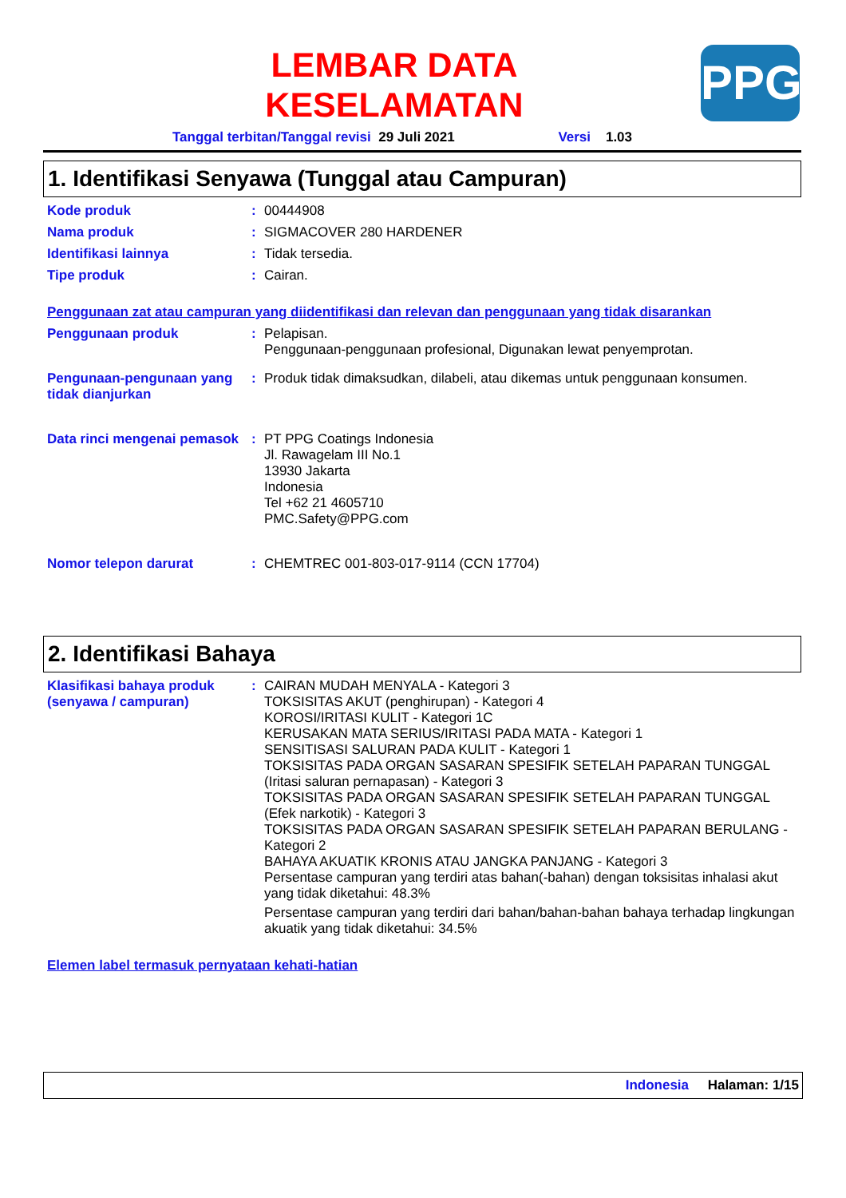LEMBAR DATA
KESELAMATAN
PPG
Tanggal terbitan/Tanggal revisi 29 Juli 2021 Versi 1.03
1. Identifikasi Senyawa (Tunggal atau Campuran)
Kode produk : 00444908
Nama produk : SIGMACOVER 280 HARDENER
Identifikasi lainnya : Tidak tersedia.
Tipe produk : Cairan.
Penggunaan zat atau campuran yang diidentifikasi dan relevan dan penggunaan yang tidak disarankan
Penggunaan produk : Pelapisan.
Penggunaan-penggunaan profesional, Digunakan lewat penyemprotan.
Pengunaan-pengunaan yang tidak dianjurkan
: Produk tidak dimaksudkan, dilabeli, atau dikemas untuk penggunaan konsumen.
Data rinci mengenai pemasok
: PT PPG Coatings Indonesia
Jl. Rawagelam III No.1
13930 Jakarta
Indonesia
Tel +62 21 4605710
PMC.Safety@PPG.com
Nomor telepon darurat : CHEMTREC 001-803-017-9114 (CCN 17704)
2. Identifikasi Bahaya
Klasifikasi bahaya produk (senyawa / campuran)
: CAIRAN MUDAH MENYALA - Kategori 3
TOKSISITAS AKUT (penghirupan) - Kategori 4
KOROSI/IRITASI KULIT - Kategori 1C
KERUSAKAN MATA SERIUS/IRITASI PADA MATA - Kategori 1
SENSITISASI SALURAN PADA KULIT - Kategori 1
TOKSISITAS PADA ORGAN SASARAN SPESIFIK SETELAH PAPARAN TUNGGAL (Iritasi saluran pernapasan) - Kategori 3
TOKSISITAS PADA ORGAN SASARAN SPESIFIK SETELAH PAPARAN TUNGGAL (Efek narkotik) - Kategori 3
TOKSISITAS PADA ORGAN SASARAN SPESIFIK SETELAH PAPARAN BERULANG - Kategori 2
BAHAYA AKUATIK KRONIS ATAU JANGKA PANJANG - Kategori 3
Persentase campuran yang terdiri atas bahan(-bahan) dengan toksisitas inhalasi akut yang tidak diketahui: 48.3%
Persentase campuran yang terdiri dari bahan/bahan-bahan bahaya terhadap lingkungan akuatik yang tidak diketahui: 34.5%
Elemen label termasuk pernyataan kehati-hatian
Indonesia Halaman: 1/15